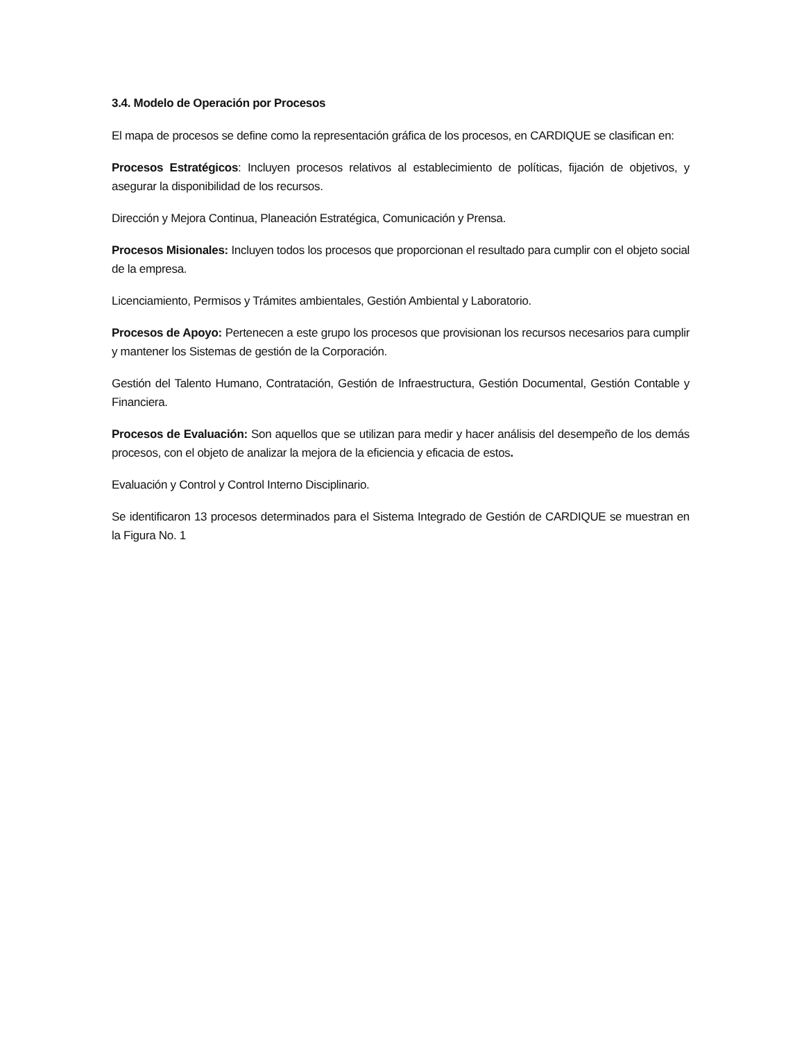3.4. Modelo de Operación por Procesos
El mapa de procesos se define como la representación gráfica de los procesos, en CARDIQUE se clasifican en:
Procesos Estratégicos: Incluyen procesos relativos al establecimiento de políticas, fijación de objetivos, y asegurar la disponibilidad de los recursos.
Dirección y Mejora Continua, Planeación Estratégica, Comunicación y Prensa.
Procesos Misionales: Incluyen todos los procesos que proporcionan el resultado para cumplir con el objeto social de la empresa.
Licenciamiento, Permisos y Trámites ambientales, Gestión Ambiental y Laboratorio.
Procesos de Apoyo: Pertenecen a este grupo los procesos que provisionan los recursos necesarios para cumplir y mantener los Sistemas de gestión de la Corporación.
Gestión del Talento Humano, Contratación, Gestión de Infraestructura, Gestión Documental, Gestión Contable y Financiera.
Procesos de Evaluación: Son aquellos que se utilizan para medir y hacer análisis del desempeño de los demás procesos, con el objeto de analizar la mejora de la eficiencia y eficacia de estos.
Evaluación y Control y Control Interno Disciplinario.
Se identificaron 13 procesos determinados para el Sistema Integrado de Gestión de CARDIQUE se muestran en la Figura No. 1